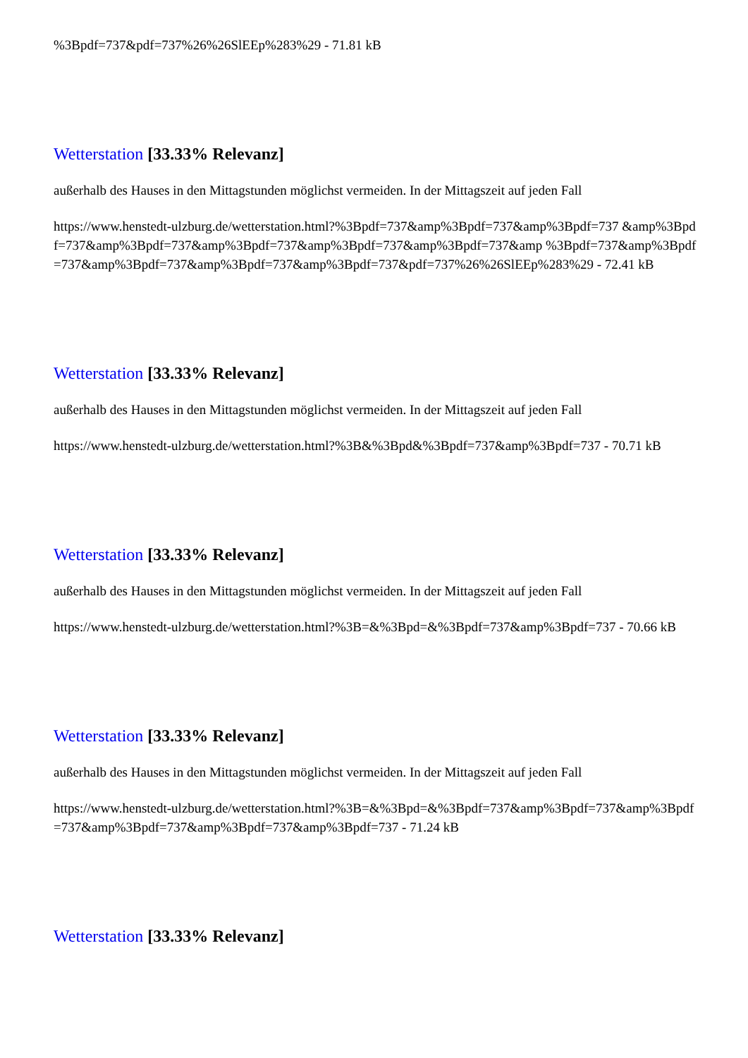%3Bpdf=737&pdf=737%26%26SlEEp%283%29 - 71.81 kB
Wetterstation [33.33% Relevanz]
außerhalb des Hauses in den Mittagstunden möglichst vermeiden. In der Mittagszeit auf jeden Fall
https://www.henstedt-ulzburg.de/wetterstation.html?%3Bpdf=737&amp%3Bpdf=737&amp%3Bpdf=737 &amp%3Bpdf=737&amp%3Bpdf=737&amp%3Bpdf=737&amp%3Bpdf=737&amp%3Bpdf=737&amp %3Bpdf=737&amp%3Bpdf=737&amp%3Bpdf=737&amp%3Bpdf=737&amp%3Bpdf=737&pdf=737%26%26SlEEp%283%29 - 72.41 kB
Wetterstation [33.33% Relevanz]
außerhalb des Hauses in den Mittagstunden möglichst vermeiden. In der Mittagszeit auf jeden Fall
https://www.henstedt-ulzburg.de/wetterstation.html?%3B&%3Bpd&%3Bpdf=737&amp%3Bpdf=737 - 70.71 kB
Wetterstation [33.33% Relevanz]
außerhalb des Hauses in den Mittagstunden möglichst vermeiden. In der Mittagszeit auf jeden Fall
https://www.henstedt-ulzburg.de/wetterstation.html?%3B=&%3Bpd=&%3Bpdf=737&amp%3Bpdf=737 - 70.66 kB
Wetterstation [33.33% Relevanz]
außerhalb des Hauses in den Mittagstunden möglichst vermeiden. In der Mittagszeit auf jeden Fall
https://www.henstedt-ulzburg.de/wetterstation.html?%3B=&%3Bpd=&%3Bpdf=737&amp%3Bpdf=737&amp%3Bpdf=737&amp%3Bpdf=737&amp%3Bpdf=737&amp%3Bpdf=737 - 71.24 kB
Wetterstation [33.33% Relevanz]